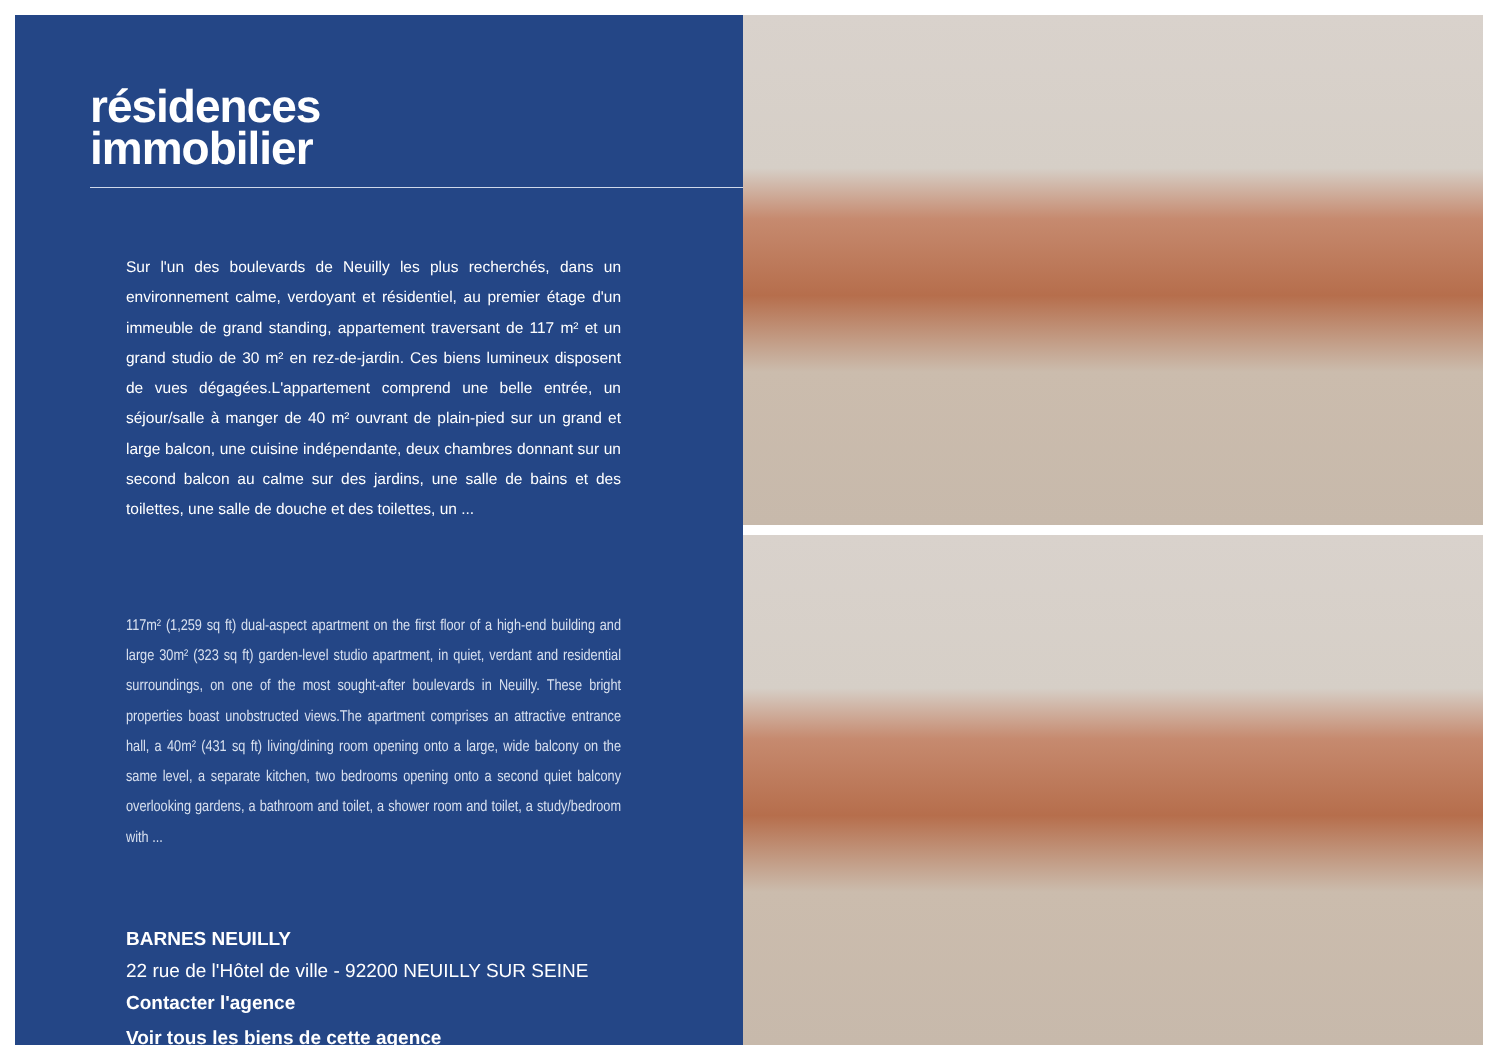résidences
immobilier
Sur l'un des boulevards de Neuilly les plus recherchés, dans un environnement calme, verdoyant et résidentiel, au premier étage d'un immeuble de grand standing, appartement traversant de 117 m² et un grand studio de 30 m² en rez-de-jardin. Ces biens lumineux disposent de vues dégagées.L'appartement comprend une belle entrée, un séjour/salle à manger de 40 m² ouvrant de plain-pied sur un grand et large balcon, une cuisine indépendante, deux chambres donnant sur un second balcon au calme sur des jardins, une salle de bains et des toilettes, une salle de douche et des toilettes, un ...
117m² (1,259 sq ft) dual-aspect apartment on the first floor of a high-end building and large 30m² (323 sq ft) garden-level studio apartment, in quiet, verdant and residential surroundings, on one of the most sought-after boulevards in Neuilly. These bright properties boast unobstructed views.The apartment comprises an attractive entrance hall, a 40m² (431 sq ft) living/dining room opening onto a large, wide balcony on the same level, a separate kitchen, two bedrooms opening onto a second quiet balcony overlooking gardens, a bathroom and toilet, a shower room and toilet, a study/bedroom with ...
BARNES NEUILLY
22 rue de l'Hôtel de ville - 92200 NEUILLY SUR SEINE
Contacter l'agence
Voir tous les biens de cette agence